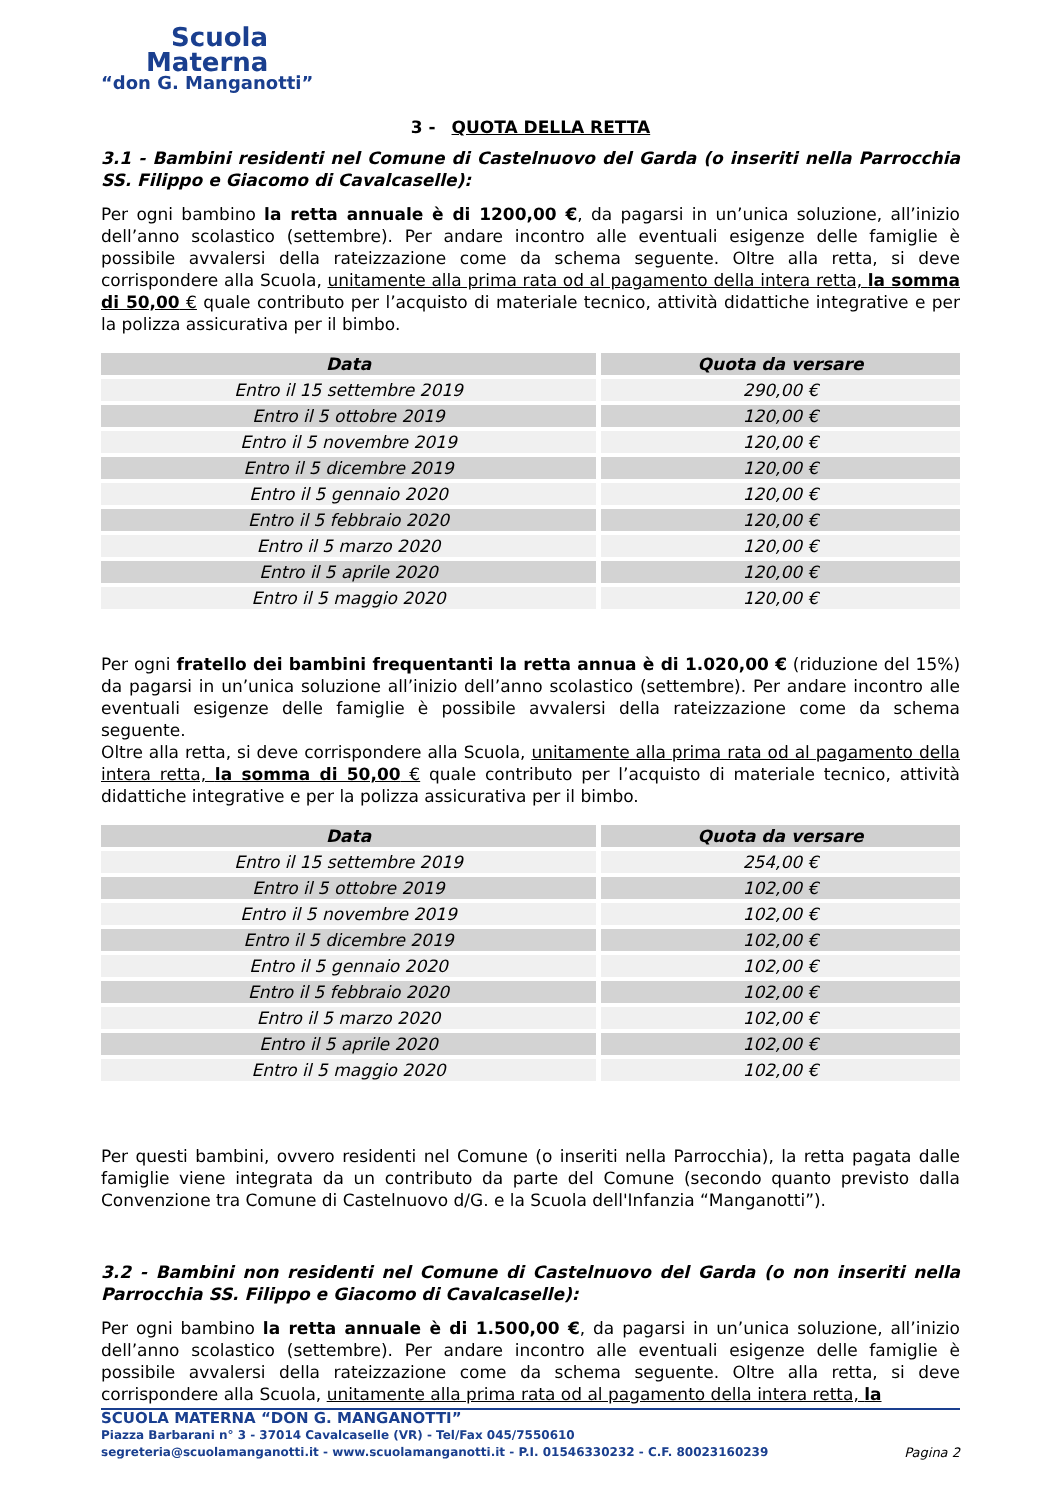Scuola
Materna
“don G. Manganotti”
3 - QUOTA DELLA RETTA
3.1 - Bambini residenti nel Comune di Castelnuovo del Garda (o inseriti nella Parrocchia SS. Filippo e Giacomo di Cavalcaselle):
Per ogni bambino la retta annuale è di 1200,00 €, da pagarsi in un’unica soluzione, all’inizio dell’anno scolastico (settembre). Per andare incontro alle eventuali esigenze delle famiglie è possibile avvalersi della rateizzazione come da schema seguente. Oltre alla retta, si deve corrispondere alla Scuola, unitamente alla prima rata od al pagamento della intera retta, la somma di 50,00 € quale contributo per l’acquisto di materiale tecnico, attività didattiche integrative e per la polizza assicurativa per il bimbo.
| Data | Quota da versare |
| --- | --- |
| Entro il 15 settembre 2019 | 290,00 € |
| Entro il 5 ottobre 2019 | 120,00 € |
| Entro il 5 novembre 2019 | 120,00 € |
| Entro il 5 dicembre 2019 | 120,00 € |
| Entro il 5 gennaio 2020 | 120,00 € |
| Entro il 5 febbraio 2020 | 120,00 € |
| Entro il 5 marzo 2020 | 120,00 € |
| Entro il 5 aprile 2020 | 120,00 € |
| Entro il 5 maggio 2020 | 120,00 € |
Per ogni fratello dei bambini frequentanti la retta annua è di 1.020,00 € (riduzione del 15%) da pagarsi in un’unica soluzione all’inizio dell’anno scolastico (settembre). Per andare incontro alle eventuali esigenze delle famiglie è possibile avvalersi della rateizzazione come da schema seguente.
Oltre alla retta, si deve corrispondere alla Scuola, unitamente alla prima rata od al pagamento della intera retta, la somma di 50,00 € quale contributo per l’acquisto di materiale tecnico, attività didattiche integrative e per la polizza assicurativa per il bimbo.
| Data | Quota da versare |
| --- | --- |
| Entro il 15 settembre 2019 | 254,00 € |
| Entro il 5 ottobre 2019 | 102,00 € |
| Entro il 5 novembre 2019 | 102,00 € |
| Entro il 5 dicembre 2019 | 102,00 € |
| Entro il 5 gennaio 2020 | 102,00 € |
| Entro il 5 febbraio 2020 | 102,00 € |
| Entro il 5 marzo 2020 | 102,00 € |
| Entro il 5 aprile 2020 | 102,00 € |
| Entro il 5 maggio 2020 | 102,00 € |
Per questi bambini, ovvero residenti nel Comune (o inseriti nella Parrocchia), la retta pagata dalle famiglie viene integrata da un contributo da parte del Comune (secondo quanto previsto dalla Convenzione tra Comune di Castelnuovo d/G. e la Scuola dell'Infanzia “Manganotti”).
3.2 - Bambini non residenti nel Comune di Castelnuovo del Garda (o non inseriti nella Parrocchia SS. Filippo e Giacomo di Cavalcaselle):
Per ogni bambino la retta annuale è di 1.500,00 €, da pagarsi in un’unica soluzione, all’inizio dell’anno scolastico (settembre). Per andare incontro alle eventuali esigenze delle famiglie è possibile avvalersi della rateizzazione come da schema seguente. Oltre alla retta, si deve corrispondere alla Scuola, unitamente alla prima rata od al pagamento della intera retta, la
SCUOLA MATERNA “DON G. MANGANOTTI”
Piazza Barbarani n° 3 - 37014 Cavalcaselle (VR) - Tel/Fax 045/7550610
segreteria@scuolamanganotti.it - www.scuolamanganotti.it - P.I. 01546330232 - C.F. 80023160239 Pagina 2